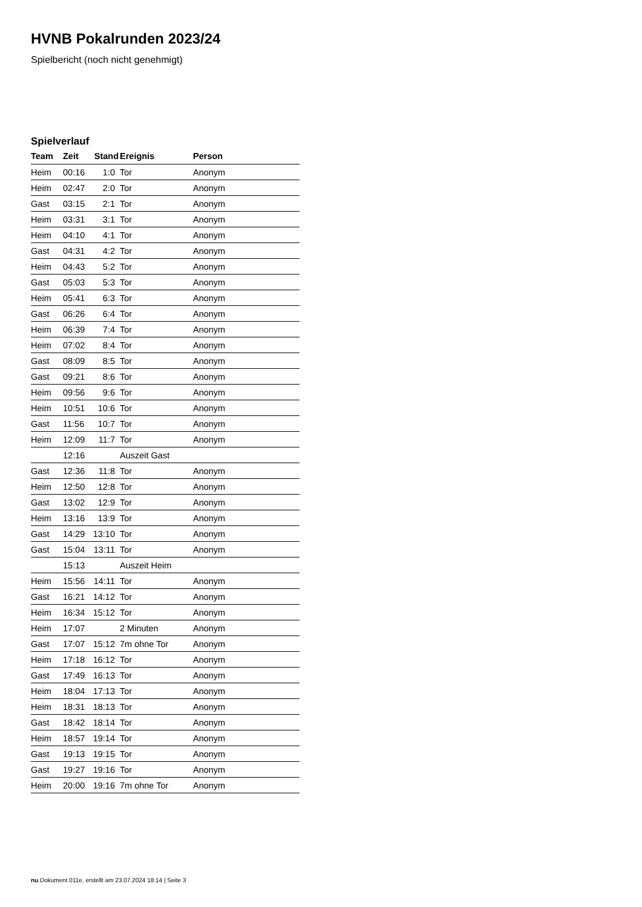HVNB Pokalrunden 2023/24
Spielbericht (noch nicht genehmigt)
Spielverlauf
| Team | Zeit | Stand | Ereignis | Person |
| --- | --- | --- | --- | --- |
| Heim | 00:16 | 1:0 | Tor | Anonym |
| Heim | 02:47 | 2:0 | Tor | Anonym |
| Gast | 03:15 | 2:1 | Tor | Anonym |
| Heim | 03:31 | 3:1 | Tor | Anonym |
| Heim | 04:10 | 4:1 | Tor | Anonym |
| Gast | 04:31 | 4:2 | Tor | Anonym |
| Heim | 04:43 | 5:2 | Tor | Anonym |
| Gast | 05:03 | 5:3 | Tor | Anonym |
| Heim | 05:41 | 6:3 | Tor | Anonym |
| Gast | 06:26 | 6:4 | Tor | Anonym |
| Heim | 06:39 | 7:4 | Tor | Anonym |
| Heim | 07:02 | 8:4 | Tor | Anonym |
| Gast | 08:09 | 8:5 | Tor | Anonym |
| Gast | 09:21 | 8:6 | Tor | Anonym |
| Heim | 09:56 | 9:6 | Tor | Anonym |
| Heim | 10:51 | 10:6 | Tor | Anonym |
| Gast | 11:56 | 10:7 | Tor | Anonym |
| Heim | 12:09 | 11:7 | Tor | Anonym |
| | 12:16 | | Auszeit Gast | |
| Gast | 12:36 | 11:8 | Tor | Anonym |
| Heim | 12:50 | 12:8 | Tor | Anonym |
| Gast | 13:02 | 12:9 | Tor | Anonym |
| Heim | 13:16 | 13:9 | Tor | Anonym |
| Gast | 14:29 | 13:10 | Tor | Anonym |
| Gast | 15:04 | 13:11 | Tor | Anonym |
| | 15:13 | | Auszeit Heim | |
| Heim | 15:56 | 14:11 | Tor | Anonym |
| Gast | 16:21 | 14:12 | Tor | Anonym |
| Heim | 16:34 | 15:12 | Tor | Anonym |
| Heim | 17:07 | | 2 Minuten | Anonym |
| Gast | 17:07 | 15:12 | 7m ohne Tor | Anonym |
| Heim | 17:18 | 16:12 | Tor | Anonym |
| Gast | 17:49 | 16:13 | Tor | Anonym |
| Heim | 18:04 | 17:13 | Tor | Anonym |
| Heim | 18:31 | 18:13 | Tor | Anonym |
| Gast | 18:42 | 18:14 | Tor | Anonym |
| Heim | 18:57 | 19:14 | Tor | Anonym |
| Gast | 19:13 | 19:15 | Tor | Anonym |
| Gast | 19:27 | 19:16 | Tor | Anonym |
| Heim | 20:00 | 19:16 | 7m ohne Tor | Anonym |
nu.Dokument 011e, erstellt am 23.07.2024 18:14 | Seite 3